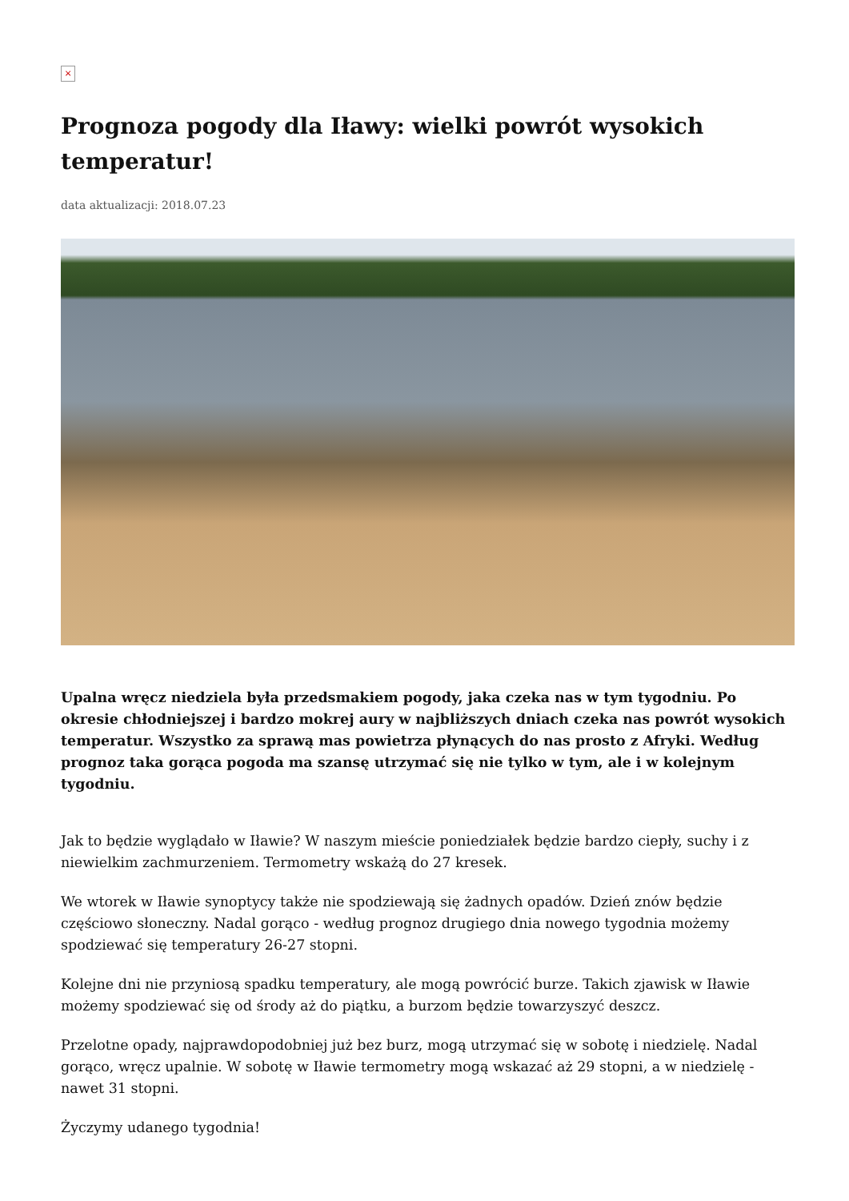×
Prognoza pogody dla Iławy: wielki powrót wysokich temperatur!
data aktualizacji: 2018.07.23
Upalna wręcz niedziela była przedsmakiem pogody, jaka czeka nas w tym tygodniu. Po okresie chłodniejszej i bardzo mokrej aury w najbliższych dniach czeka nas powrót wysokich temperatur. Wszystko za sprawą mas powietrza płynących do nas prosto z Afryki. Według prognoz taka gorąca pogoda ma szansę utrzymać się nie tylko w tym, ale i w kolejnym tygodniu.
Jak to będzie wyglądało w Iławie? W naszym mieście poniedziałek będzie bardzo ciepły, suchy i z niewielkim zachmurzeniem. Termometry wskażą do 27 kresek.
We wtorek w Iławie synoptycy także nie spodziewają się żadnych opadów. Dzień znów będzie częściowo słoneczny. Nadal gorąco - według prognoz drugiego dnia nowego tygodnia możemy spodziewać się temperatury 26-27 stopni.
Kolejne dni nie przyniosą spadku temperatury, ale mogą powrócić burze. Takich zjawisk w Iławie możemy spodziewać się od środy aż do piątku, a burzom będzie towarzyszyć deszcz.
Przelotne opady, najprawdopodobniej już bez burz, mogą utrzymać się w sobotę i niedzielę. Nadal gorąco, wręcz upalnie. W sobotę w Iławie termometry mogą wskazać aż 29 stopni, a w niedzielę - nawet 31 stopni.
Życzymy udanego tygodnia!